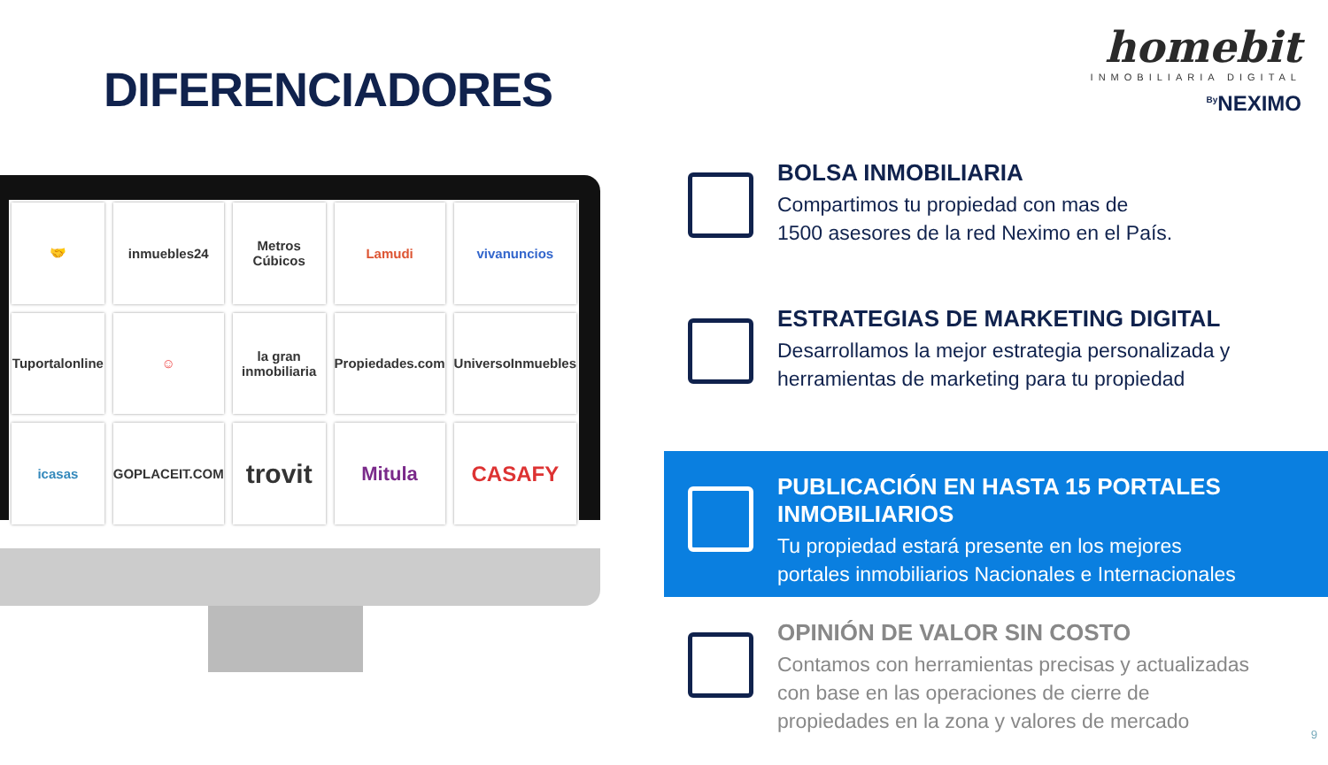DIFERENCIADORES
homebit
INMOBILIARIA DIGITAL
<sup>By</sup>NEXIMO
🤝
inmuebles24
Metros Cúbicos
Lamudi
vivanuncios
Tuportalonline
☺
la gran inmobiliaria
Propiedades.com
UniversoInmuebles
icasas
GOPLACEIT.COM
trovit
Mitula
CASAFY
BOLSA INMOBILIARIA
Compartimos tu propiedad con mas de
1500 asesores de la red Neximo en el País.
ESTRATEGIAS DE MARKETING DIGITAL
Desarrollamos la mejor estrategia personalizada y
herramientas de marketing para tu propiedad
PUBLICACIÓN EN HASTA 15 PORTALES INMOBILIARIOS
Tu propiedad estará presente en los mejores
portales inmobiliarios Nacionales e Internacionales
OPINIÓN DE VALOR SIN COSTO
Contamos con herramientas precisas y actualizadas
con base en las operaciones de cierre de
propiedades en la zona y valores de mercado
9